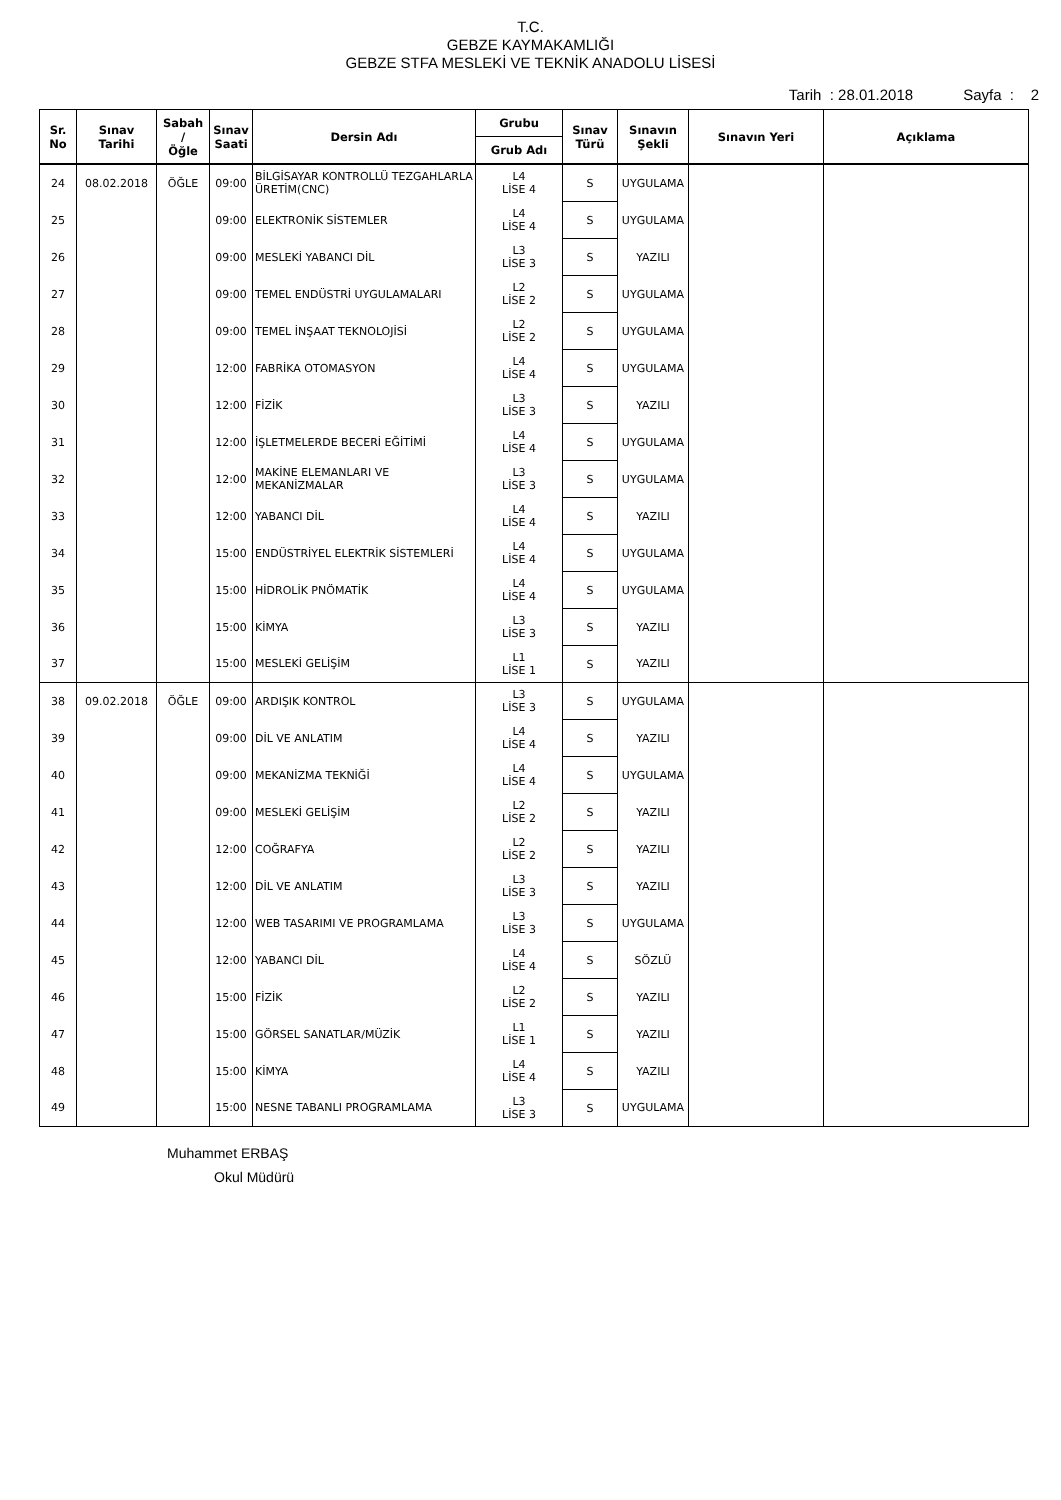T.C.
GEBZE KAYMAKAMLIĞI
GEBZE STFA MESLEKİ VE TEKNİK ANADOLU LİSESİ
Tarih : 28.01.2018 Sayfa : 2
| Sr. No | Sınav Tarihi | Sabah / Öğle | Sınav Saati | Dersin Adı | Grubu | Sınav Türü | Sınavın Şekli | Sınavın Yeri | Açıklama |
| --- | --- | --- | --- | --- | --- | --- | --- | --- | --- |
| | | | | | Grub Adı | | | | |
| 24 | 08.02.2018 | ÖĞLE | 09:00 | BİLGİSAYAR KONTROLLÜ TEZGAHLARLA ÜRETİM(CNC) | L4 LİSE 4 | S | UYGULAMA | | |
| 25 | | | 09:00 | ELEKTRONİK SİSTEMLER | L4 LİSE 4 | S | UYGULAMA | | |
| 26 | | | 09:00 | MESLEKİ YABANCI DİL | L3 LİSE 3 | S | YAZILI | | |
| 27 | | | 09:00 | TEMEL ENDÜSTRİ UYGULAMALARI | L2 LİSE 2 | S | UYGULAMA | | |
| 28 | | | 09:00 | TEMEL İNŞAAT TEKNOLOJİSİ | L2 LİSE 2 | S | UYGULAMA | | |
| 29 | | | 12:00 | FABRİKA OTOMASYON | L4 LİSE 4 | S | UYGULAMA | | |
| 30 | | | 12:00 | FİZİK | L3 LİSE 3 | S | YAZILI | | |
| 31 | | | 12:00 | İŞLETMELERDE BECERİ EĞİTİMİ | L4 LİSE 4 | S | UYGULAMA | | |
| 32 | | | 12:00 | MAKİNE ELEMANLARI VE MEKANİZMALAR | L3 LİSE 3 | S | UYGULAMA | | |
| 33 | | | 12:00 | YABANCI DİL | L4 LİSE 4 | S | YAZILI | | |
| 34 | | | 15:00 | ENDÜSTRİYEL ELEKTRİK SİSTEMLERİ | L4 LİSE 4 | S | UYGULAMA | | |
| 35 | | | 15:00 | HİDROLİK PNÖMATİK | L4 LİSE 4 | S | UYGULAMA | | |
| 36 | | | 15:00 | KİMYA | L3 LİSE 3 | S | YAZILI | | |
| 37 | | | 15:00 | MESLEKİ GELİŞİM | L1 LİSE 1 | S | YAZILI | | |
| 38 | 09.02.2018 | ÖĞLE | 09:00 | ARDIŞIK KONTROL | L3 LİSE 3 | S | UYGULAMA | | |
| 39 | | | 09:00 | DİL VE ANLATIM | L4 LİSE 4 | S | YAZILI | | |
| 40 | | | 09:00 | MEKANİZMA TEKNİĞİ | L4 LİSE 4 | S | UYGULAMA | | |
| 41 | | | 09:00 | MESLEKİ GELİŞİM | L2 LİSE 2 | S | YAZILI | | |
| 42 | | | 12:00 | COĞRAFYA | L2 LİSE 2 | S | YAZILI | | |
| 43 | | | 12:00 | DİL VE ANLATIM | L3 LİSE 3 | S | YAZILI | | |
| 44 | | | 12:00 | WEB TASARIMI VE PROGRAMLAMA | L3 LİSE 3 | S | UYGULAMA | | |
| 45 | | | 12:00 | YABANCI DİL | L4 LİSE 4 | S | SÖZLÜ | | |
| 46 | | | 15:00 | FİZİK | L2 LİSE 2 | S | YAZILI | | |
| 47 | | | 15:00 | GÖRSEL SANATLAR/MÜZİK | L1 LİSE 1 | S | YAZILI | | |
| 48 | | | 15:00 | KİMYA | L4 LİSE 4 | S | YAZILI | | |
| 49 | | | 15:00 | NESNE TABANLI PROGRAMLAMA | L3 LİSE 3 | S | UYGULAMA | | |
Muhammet ERBAŞ
Okul Müdürü